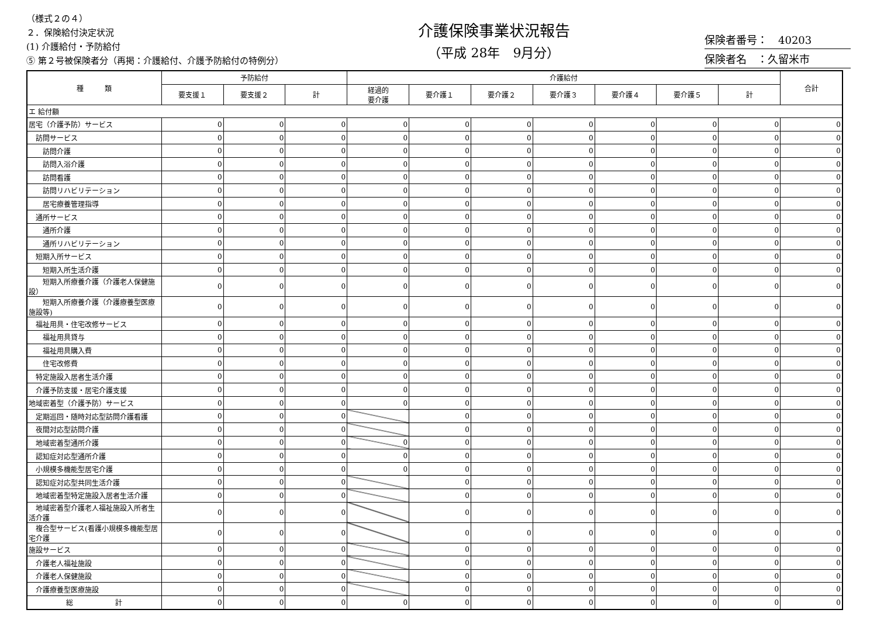（様式２の４）
２．保険給付決定状況
(1) 介護給付・予防給付
⑤ 第２号被保険者分（再掲：介護給付、介護予防給付の特例分）
介護保険事業状況報告
（平成 28年　9月分）
保険者番号：　40203
保険者名　：久留米市
| 種 類 | 予防給付 | | | 介護給付 | | | | | | | 合計 |
| --- | --- | --- | --- | --- | --- | --- | --- | --- | --- | --- | --- |
| | 要支援１ | 要支援２ | 計 | 経過的 要介護 | 要介護１ | 要介護２ | 要介護３ | 要介護４ | 要介護５ | 計 | |
| エ 給付額 | | | | | | | | | | | |
| 居宅（介護予防）サービス | 0 | 0 | 0 | 0 | 0 | 0 | 0 | 0 | 0 | 0 | 0 |
| 訪問サービス | 0 | 0 | 0 | 0 | 0 | 0 | 0 | 0 | 0 | 0 | 0 |
| 訪問介護 | 0 | 0 | 0 | 0 | 0 | 0 | 0 | 0 | 0 | 0 | 0 |
| 訪問入浴介護 | 0 | 0 | 0 | 0 | 0 | 0 | 0 | 0 | 0 | 0 | 0 |
| 訪問看護 | 0 | 0 | 0 | 0 | 0 | 0 | 0 | 0 | 0 | 0 | 0 |
| 訪問リハビリテーション | 0 | 0 | 0 | 0 | 0 | 0 | 0 | 0 | 0 | 0 | 0 |
| 居宅療養管理指導 | 0 | 0 | 0 | 0 | 0 | 0 | 0 | 0 | 0 | 0 | 0 |
| 通所サービス | 0 | 0 | 0 | 0 | 0 | 0 | 0 | 0 | 0 | 0 | 0 |
| 通所介護 | 0 | 0 | 0 | 0 | 0 | 0 | 0 | 0 | 0 | 0 | 0 |
| 通所リハビリテーション | 0 | 0 | 0 | 0 | 0 | 0 | 0 | 0 | 0 | 0 | 0 |
| 短期入所サービス | 0 | 0 | 0 | 0 | 0 | 0 | 0 | 0 | 0 | 0 | 0 |
| 短期入所生活介護 | 0 | 0 | 0 | 0 | 0 | 0 | 0 | 0 | 0 | 0 | 0 |
| 短期入所療養介護（介護老人保健施設） | 0 | 0 | 0 | 0 | 0 | 0 | 0 | 0 | 0 | 0 | 0 |
| 短期入所療養介護（介護療養型医療施設等) | 0 | 0 | 0 | 0 | 0 | 0 | 0 | 0 | 0 | 0 | 0 |
| 福祉用具・住宅改修サービス | 0 | 0 | 0 | 0 | 0 | 0 | 0 | 0 | 0 | 0 | 0 |
| 福祉用具貸与 | 0 | 0 | 0 | 0 | 0 | 0 | 0 | 0 | 0 | 0 | 0 |
| 福祉用具購入費 | 0 | 0 | 0 | 0 | 0 | 0 | 0 | 0 | 0 | 0 | 0 |
| 住宅改修費 | 0 | 0 | 0 | 0 | 0 | 0 | 0 | 0 | 0 | 0 | 0 |
| 特定施設入居者生活介護 | 0 | 0 | 0 | 0 | 0 | 0 | 0 | 0 | 0 | 0 | 0 |
| 介護予防支援・居宅介護支援 | 0 | 0 | 0 | 0 | 0 | 0 | 0 | 0 | 0 | 0 | 0 |
| 地域密着型（介護予防）サービス | 0 | 0 | 0 | 0 | 0 | 0 | 0 | 0 | 0 | 0 | 0 |
| 定期巡回・随時対応型訪問介護看護 | 0 | 0 | 0 | | 0 | 0 | 0 | 0 | 0 | 0 | 0 |
| 夜間対応型訪問介護 | 0 | 0 | 0 | | 0 | 0 | 0 | 0 | 0 | 0 | 0 |
| 地域密着型通所介護 | 0 | 0 | 0 | 0 | 0 | 0 | 0 | 0 | 0 | 0 | 0 |
| 認知症対応型通所介護 | 0 | 0 | 0 | 0 | 0 | 0 | 0 | 0 | 0 | 0 | 0 |
| 小規模多機能型居宅介護 | 0 | 0 | 0 | 0 | 0 | 0 | 0 | 0 | 0 | 0 | 0 |
| 認知症対応型共同生活介護 | 0 | 0 | 0 | | 0 | 0 | 0 | 0 | 0 | 0 | 0 |
| 地域密着型特定施設入居者生活介護 | 0 | 0 | 0 | | 0 | 0 | 0 | 0 | 0 | 0 | 0 |
| 地域密着型介護老人福祉施設入所者生活介護 | 0 | 0 | 0 | | 0 | 0 | 0 | 0 | 0 | 0 | 0 |
| 複合型サービス(看護小規模多機能型居宅介護 | 0 | 0 | 0 | | 0 | 0 | 0 | 0 | 0 | 0 | 0 |
| 施設サービス | 0 | 0 | 0 | | 0 | 0 | 0 | 0 | 0 | 0 | 0 |
| 介護老人福祉施設 | 0 | 0 | 0 | | 0 | 0 | 0 | 0 | 0 | 0 | 0 |
| 介護老人保健施設 | 0 | 0 | 0 | | 0 | 0 | 0 | 0 | 0 | 0 | 0 |
| 介護療養型医療施設 | 0 | 0 | 0 | | 0 | 0 | 0 | 0 | 0 | 0 | 0 |
| 総 計 | 0 | 0 | 0 | 0 | 0 | 0 | 0 | 0 | 0 | 0 | 0 |